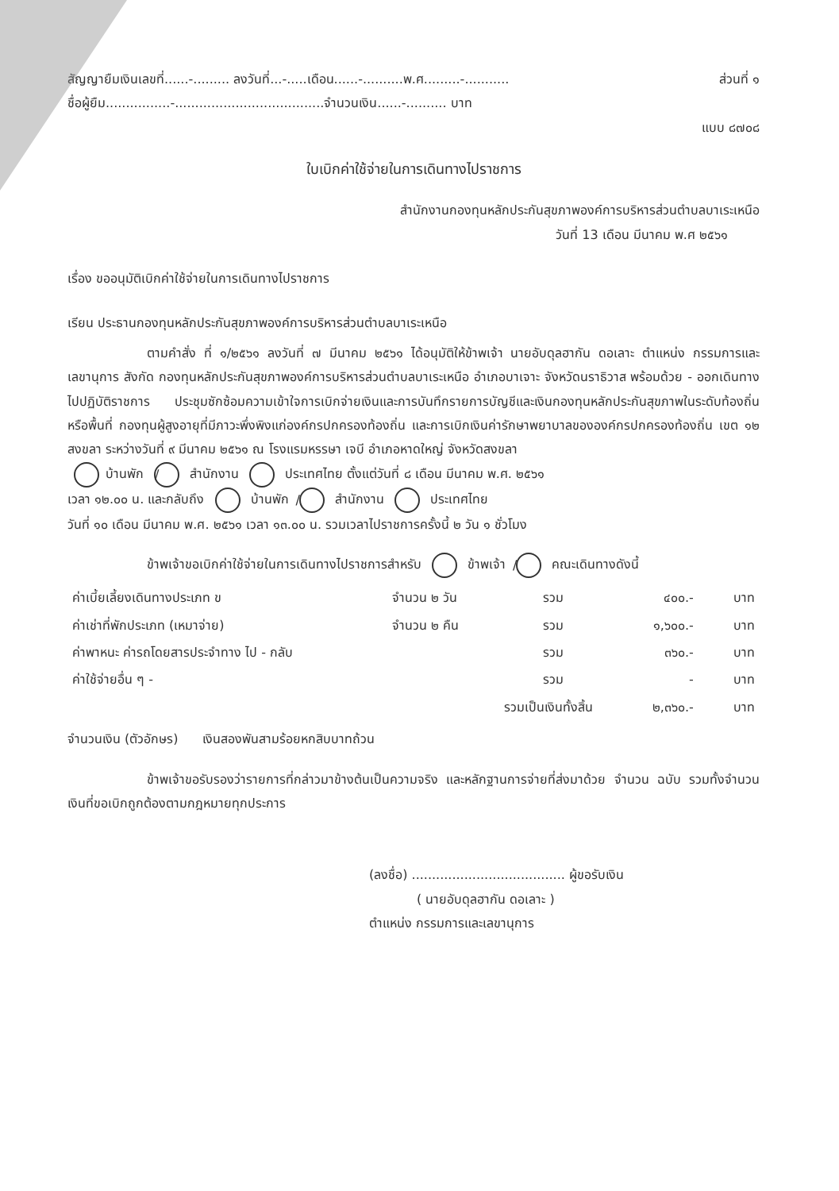สัญญายืมเงินเลขที่......-......... ลงวันที่...-.....เดือน......-..........พ.ศ.........-........... ส่วนที่ ๑
ชื่อผู้ยืม................-.....................................จำนวนเงิน......-.......... บาท
แบบ ๘๗๐๘
ใบเบิกค่าใช้จ่ายในการเดินทางไปราชการ
สำนักงานกองทุนหลักประกันสุขภาพองค์การบริหารส่วนตำบลบาเระเหนือ
วันที่ 13 เดือน มีนาคม พ.ศ ๒๕๖๑
เรื่อง ขออนุมัติเบิกค่าใช้จ่ายในการเดินทางไปราชการ
เรียน ประธานกองทุนหลักประกันสุขภาพองค์การบริหารส่วนตำบลบาเระเหนือ
ตามคำสั่ง ที่ ๑/๒๕๖๑ ลงวันที่ ๗ มีนาคม ๒๕๖๑ ได้อนุมัติให้ข้าพเจ้า นายอับดุลฮากัน ดอเลาะ ตำแหน่ง กรรมการและเลขานุการ สังกัด กองทุนหลักประกันสุขภาพองค์การบริหารส่วนตำบลบาเระเหนือ อำเภอบาเจาะ จังหวัดนราธิวาส พร้อมด้วย - ออกเดินทางไปปฏิบัติราชการ ประชุมซักซ้อมความเข้าใจการเบิกจ่ายเงินและการบันทึกรายการบัญชีและเงินกองทุนหลักประกันสุขภาพในระดับท้องถิ่นหรือพื้นที่ กองทุนผู้สูงอายุที่มีภาวะพึ่งพิงแก่องค์กรปกครองท้องถิ่น และการเบิกเงินค่ารักษาพยาบาลขององค์กรปกครองท้องถิ่น เขต ๑๒ สงขลา ระหว่างวันที่ ๙ มีนาคม ๒๕๖๑ ณ โรงแรมหรรษา เจบี อำเภอหาดใหญ่ จังหวัดสงขลา
/ บ้านพัก สำนักงาน ประเทศไทย ตั้งแต่วันที่ ๘ เดือน มีนาคม พ.ศ. ๒๕๖๑
เวลา ๑๒.๐๐ น. และกลับถึง / บ้านพัก สำนักงาน ประเทศไทย
วันที่ ๑๐ เดือน มีนาคม พ.ศ. ๒๕๖๑ เวลา ๑๓.๐๐ น. รวมเวลาไปราชการครั้งนี้ ๒ วัน ๑ ชั่วโมง
ข้าพเจ้าขอเบิกค่าใช้จ่ายในการเดินทางไปราชการสำหรับ / ข้าพเจ้า คณะเดินทางดังนี้
| ค่าเบี้ยเลี้ยงเดินทางประเภท ข | จำนวน ๒ วัน | รวม | ๔๐๐.- | บาท |
| ค่าเช่าที่พักประเภท (เหมาจ่าย) | จำนวน ๒ คืน | รวม | ๑,๖๐๐.- | บาท |
| ค่าพาหนะ ค่ารถโดยสารประจำทาง ไป - กลับ | | รวม | ๓๖๐.- | บาท |
| ค่าใช้จ่ายอื่น ๆ - | | รวม | - | บาท |
| | รวมเป็นเงินทั้งสิ้น | | ๒,๓๖๐.- | บาท |
จำนวนเงิน (ตัวอักษร) เงินสองพันสามร้อยหกสิบบาทถ้วน
ข้าพเจ้าขอรับรองว่ารายการที่กล่าวมาข้างต้นเป็นความจริง และหลักฐานการจ่ายที่ส่งมาด้วย จำนวน ฉบับ รวมทั้งจำนวนเงินที่ขอเบิกถูกต้องตามกฎหมายทุกประการ
(ลงชื่อ) ...................................... ผู้ขอรับเงิน
( นายอับดุลฮากัน ดอเลาะ )
ตำแหน่ง กรรมการและเลขานุการ